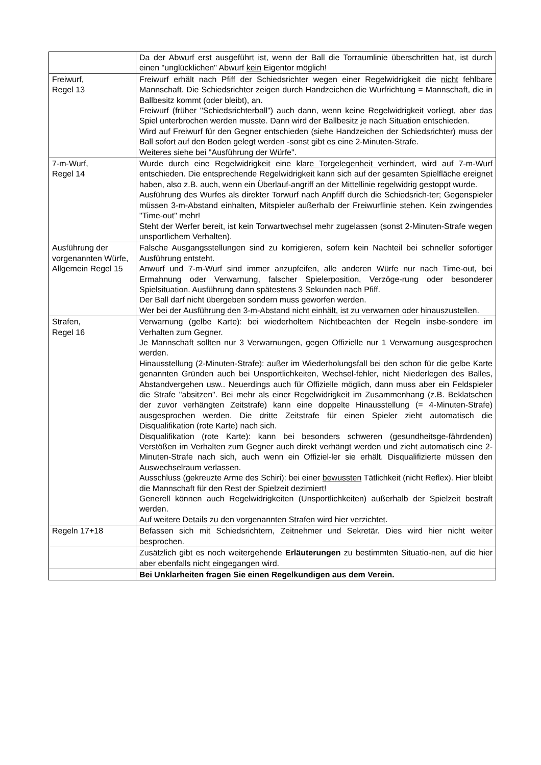| | Da der Abwurf erst ausgeführt ist, wenn der Ball die Torraumlinie überschritten hat, ist durch einen "unglücklichen" Abwurf kein Eigentor möglich! |
| Freiwurf, Regel 13 | Freiwurf erhält nach Pfiff der Schiedsrichter wegen einer Regelwidrigkeit die nicht fehlbare Mannschaft. Die Schiedsrichter zeigen durch Handzeichen die Wurfrichtung = Mannschaft, die in Ballbesitz kommt (oder bleibt), an. Freiwurf ( früher "Schiedsrichterball") auch dann, wenn keine Regelwidrigkeit vorliegt, aber das Spiel unterbrochen werden musste. Dann wird der Ballbesitz je nach Situation entschieden. Wird auf Freiwurf für den Gegner entschieden (siehe Handzeichen der Schiedsrichter) muss der Ball sofort auf den Boden gelegt werden -sonst gibt es eine 2-Minuten-Strafe. Weiteres siehe bei "Ausführung der Würfe". |
| 7-m-Wurf, Regel 14 | Wurde durch eine Regelwidrigkeit eine klare Torgelegenheit verhindert, wird auf 7-m-Wurf entschieden. Die entsprechende Regelwidrigkeit kann sich auf der gesamten Spielfläche ereignet haben, also z.B. auch, wenn ein Überlauf-angriff an der Mittellinie regelwidrig gestoppt wurde. Ausführung des Wurfes als direkter Torwurf nach Anpfiff durch die Schiedsrich-ter; Gegenspieler müssen 3-m-Abstand einhalten, Mitspieler außerhalb der Freiwurflinie stehen. Kein zwingendes "Time-out" mehr! Steht der Werfer bereit, ist kein Torwartwechsel mehr zugelassen (sonst 2-Minuten-Strafe wegen unsportlichem Verhalten). |
| Ausführung der vorgenannten Würfe, Allgemein Regel 15 | Falsche Ausgangsstellungen sind zu korrigieren, sofern kein Nachteil bei schneller sofortiger Ausführung entsteht. Anwurf und 7-m-Wurf sind immer anzupfeifen, alle anderen Würfe nur nach Time-out, bei Ermahnung oder Verwarnung, falscher Spielerposition, Verzöge-rung oder besonderer Spielsituation. Ausführung dann spätestens 3 Sekunden nach Pfiff. Der Ball darf nicht übergeben sondern muss geworfen werden. Wer bei der Ausführung den 3-m-Abstand nicht einhält, ist zu verwarnen oder hinauszustellen. |
| Strafen, Regel 16 | Verwarnung (gelbe Karte): bei wiederholtem Nichtbeachten der Regeln insbe-sondere im Verhalten zum Gegner. Je Mannschaft sollten nur 3 Verwarnungen, gegen Offizielle nur 1 Verwarnung ausgesprochen werden. Hinausstellung (2-Minuten-Strafe): außer im Wiederholungsfall bei den schon für die gelbe Karte genannten Gründen auch bei Unsportlichkeiten, Wechsel-fehler, nicht Niederlegen des Balles, Abstandvergehen usw.. Neuerdings auch für Offizielle möglich, dann muss aber ein Feldspieler die Strafe "absitzen". Bei mehr als einer Regelwidrigkeit im Zusammenhang (z.B. Beklatschen der zuvor verhängten Zeitstrafe) kann eine doppelte Hinausstellung (= 4-Minuten-Strafe) ausgesprochen werden. Die dritte Zeitstrafe für einen Spieler zieht automatisch die Disqualifikation (rote Karte) nach sich. Disqualifikation (rote Karte): kann bei besonders schweren (gesundheitsge-fährdenden) Verstößen im Verhalten zum Gegner auch direkt verhängt werden und zieht automatisch eine 2-Minuten-Strafe nach sich, auch wenn ein Offiziel-ler sie erhält. Disqualifizierte müssen den Auswechselraum verlassen. Ausschluss (gekreuzte Arme des Schiri): bei einer bewussten Tätlichkeit (nicht Reflex). Hier bleibt die Mannschaft für den Rest der Spielzeit dezimiert! Generell können auch Regelwidrigkeiten (Unsportlichkeiten) außerhalb der Spielzeit bestraft werden. Auf weitere Details zu den vorgenannten Strafen wird hier verzichtet. |
| Regeln 17+18 | Befassen sich mit Schiedsrichtern, Zeitnehmer und Sekretär. Dies wird hier nicht weiter besprochen. |
| | Zusätzlich gibt es noch weitergehende Erläuterungen zu bestimmten Situatio-nen, auf die hier aber ebenfalls nicht eingegangen wird. |
| | Bei Unklarheiten fragen Sie einen Regelkundigen aus dem Verein. |